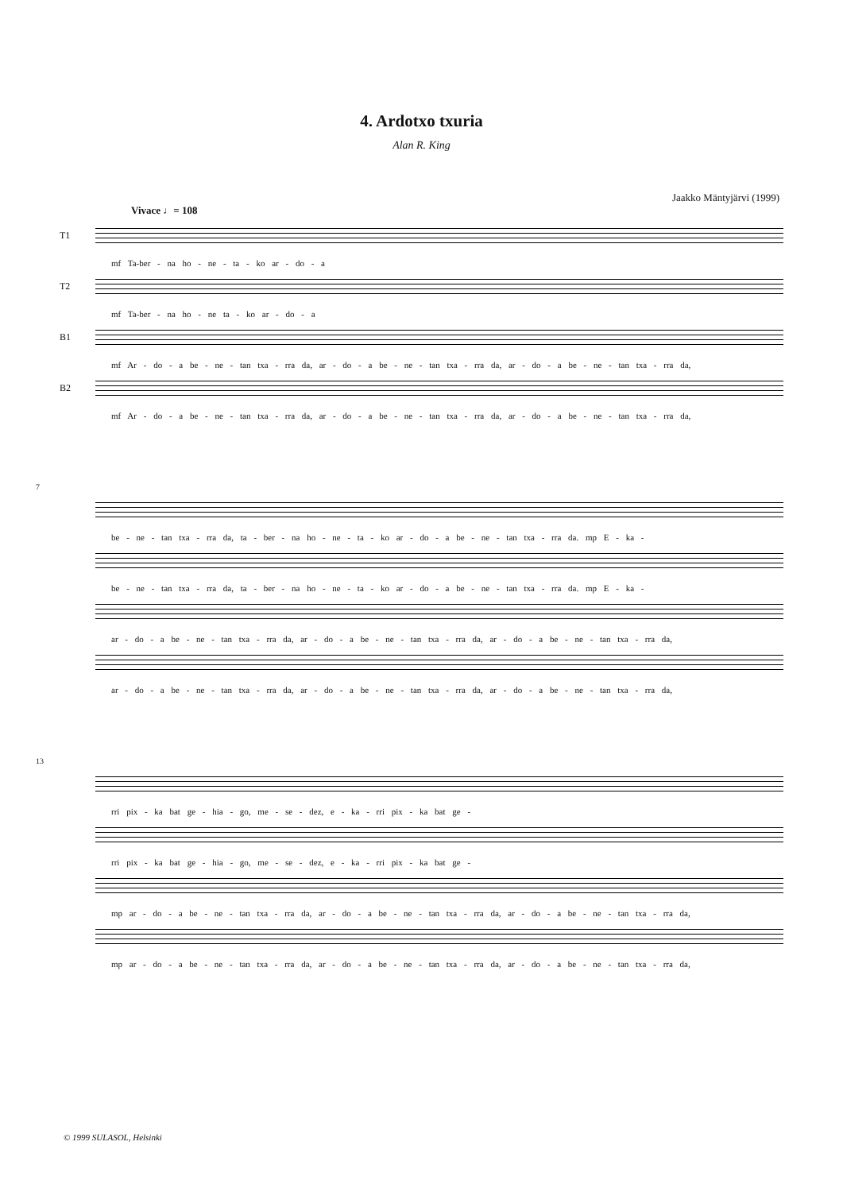4. Ardotxo txuria
Alan R. King
Jaakko Mäntyjärvi (1999)
Vivace ♩= 108
T1
mf Ta-ber - na ho - ne - ta - ko ar - do - a
T2
mf Ta-ber - na ho - ne ta - ko ar - do - a
B1
mf Ar - do - a be - ne - tan txa - rra da, ar - do - a be - ne - tan txa - rra da, ar - do - a be - ne - tan txa - rra da,
B2
mf Ar - do - a be - ne - tan txa - rra da, ar - do - a be - ne - tan txa - rra da, ar - do - a be - ne - tan txa - rra da,
7
be - ne - tan txa - rra da, ta - ber - na ho - ne - ta - ko ar - do - a be - ne - tan txa - rra da. mp E - ka -
be - ne - tan txa - rra da, ta - ber - na ho - ne - ta - ko ar - do - a be - ne - tan txa - rra da. mp E - ka -
ar - do - a be - ne - tan txa - rra da, ar - do - a be - ne - tan txa - rra da, ar - do - a be - ne - tan txa - rra da,
ar - do - a be - ne - tan txa - rra da, ar - do - a be - ne - tan txa - rra da, ar - do - a be - ne - tan txa - rra da,
13
rri pix - ka bat ge - hia - go, me - se - dez, e - ka - rri pix - ka bat ge -
rri pix - ka bat ge - hia - go, me - se - dez, e - ka - rri pix - ka bat ge -
mp ar - do - a be - ne - tan txa - rra da, ar - do - a be - ne - tan txa - rra da, ar - do - a be - ne - tan txa - rra da,
mp ar - do - a be - ne - tan txa - rra da, ar - do - a be - ne - tan txa - rra da, ar - do - a be - ne - tan txa - rra da,
© 1999 SULASOL, Helsinki